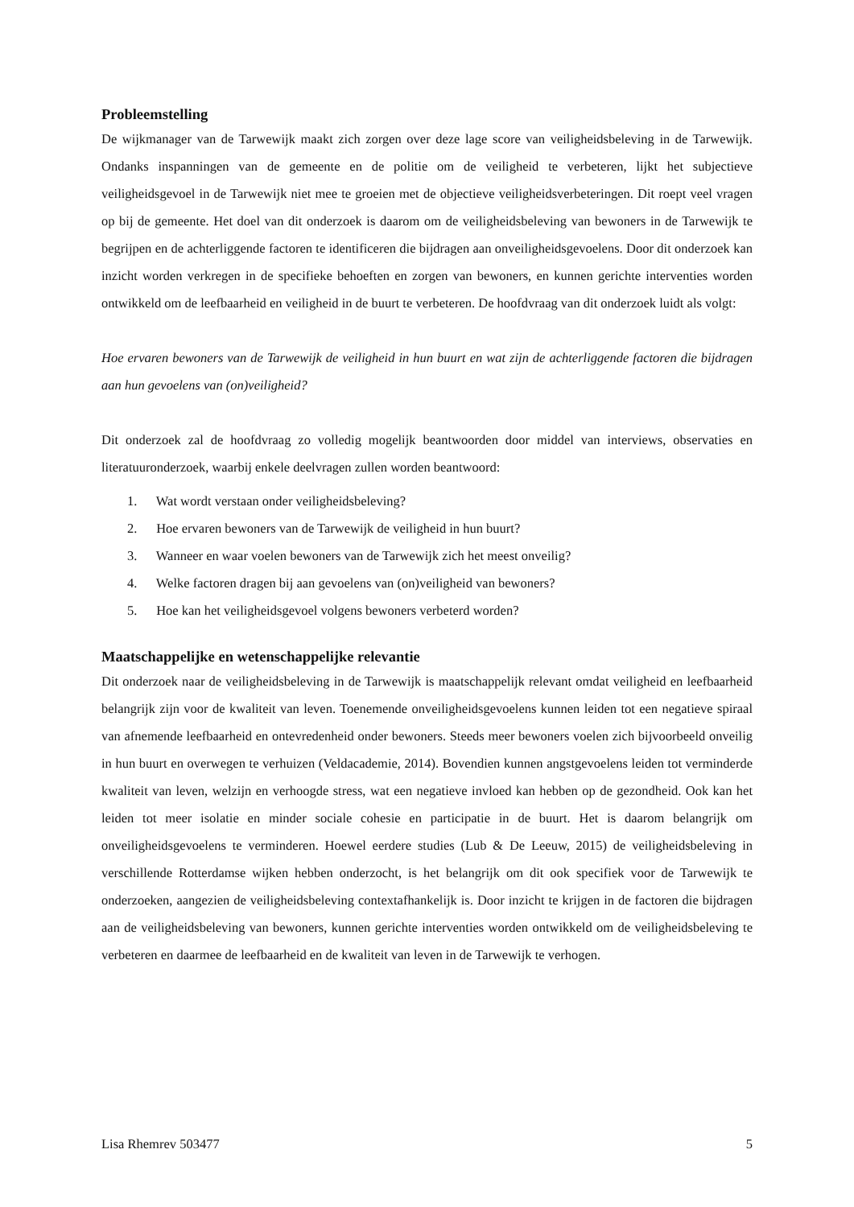Probleemstelling
De wijkmanager van de Tarwewijk maakt zich zorgen over deze lage score van veiligheidsbeleving in de Tarwewijk. Ondanks inspanningen van de gemeente en de politie om de veiligheid te verbeteren, lijkt het subjectieve veiligheidsgevoel in de Tarwewijk niet mee te groeien met de objectieve veiligheidsverbeteringen. Dit roept veel vragen op bij de gemeente. Het doel van dit onderzoek is daarom om de veiligheidsbeleving van bewoners in de Tarwewijk te begrijpen en de achterliggende factoren te identificeren die bijdragen aan onveiligheidsgevoelens. Door dit onderzoek kan inzicht worden verkregen in de specifieke behoeften en zorgen van bewoners, en kunnen gerichte interventies worden ontwikkeld om de leefbaarheid en veiligheid in de buurt te verbeteren. De hoofdvraag van dit onderzoek luidt als volgt:
Hoe ervaren bewoners van de Tarwewijk de veiligheid in hun buurt en wat zijn de achterliggende factoren die bijdragen aan hun gevoelens van (on)veiligheid?
Dit onderzoek zal de hoofdvraag zo volledig mogelijk beantwoorden door middel van interviews, observaties en literatuuronderzoek, waarbij enkele deelvragen zullen worden beantwoord:
1. Wat wordt verstaan onder veiligheidsbeleving?
2. Hoe ervaren bewoners van de Tarwewijk de veiligheid in hun buurt?
3. Wanneer en waar voelen bewoners van de Tarwewijk zich het meest onveilig?
4. Welke factoren dragen bij aan gevoelens van (on)veiligheid van bewoners?
5. Hoe kan het veiligheidsgevoel volgens bewoners verbeterd worden?
Maatschappelijke en wetenschappelijke relevantie
Dit onderzoek naar de veiligheidsbeleving in de Tarwewijk is maatschappelijk relevant omdat veiligheid en leefbaarheid belangrijk zijn voor de kwaliteit van leven. Toenemende onveiligheidsgevoelens kunnen leiden tot een negatieve spiraal van afnemende leefbaarheid en ontevredenheid onder bewoners. Steeds meer bewoners voelen zich bijvoorbeeld onveilig in hun buurt en overwegen te verhuizen (Veldacademie, 2014). Bovendien kunnen angstgevoelens leiden tot verminderde kwaliteit van leven, welzijn en verhoogde stress, wat een negatieve invloed kan hebben op de gezondheid. Ook kan het leiden tot meer isolatie en minder sociale cohesie en participatie in de buurt. Het is daarom belangrijk om onveiligheidsgevoelens te verminderen. Hoewel eerdere studies (Lub & De Leeuw, 2015) de veiligheidsbeleving in verschillende Rotterdamse wijken hebben onderzocht, is het belangrijk om dit ook specifiek voor de Tarwewijk te onderzoeken, aangezien de veiligheidsbeleving contextafhankelijk is. Door inzicht te krijgen in de factoren die bijdragen aan de veiligheidsbeleving van bewoners, kunnen gerichte interventies worden ontwikkeld om de veiligheidsbeleving te verbeteren en daarmee de leefbaarheid en de kwaliteit van leven in de Tarwewijk te verhogen.
Lisa Rhemrev 503477 5